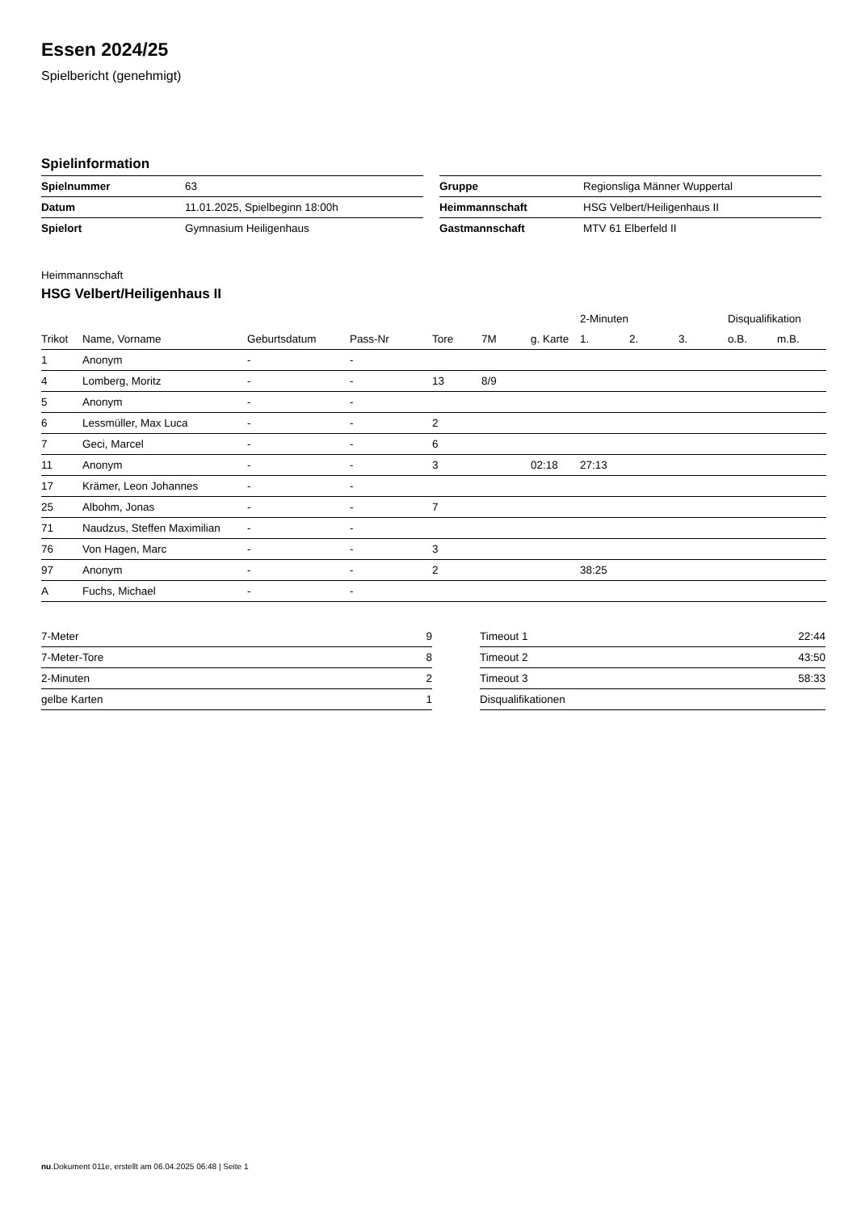Essen 2024/25
Spielbericht (genehmigt)
Spielinformation
| Spielnummer | 63 |
| Datum | 11.01.2025, Spielbeginn 18:00h |
| Spielort | Gymnasium Heiligenhaus |
| Gruppe | Regionsliga Männer Wuppertal |
| Heimmannschaft | HSG Velbert/Heiligenhaus II |
| Gastmannschaft | MTV 61 Elberfeld II |
Heimmannschaft
HSG Velbert/Heiligenhaus II
| | | | | | | | 2-Minuten | | | Disqualifikation | |
| --- | --- | --- | --- | --- | --- | --- | --- | --- | --- | --- | --- |
| Trikot | Name, Vorname | Geburtsdatum | Pass-Nr | Tore | 7M | g. Karte | 1. | 2. | 3. | o.B. | m.B. |
| 1 | Anonym | - | - | | | | | | | | |
| 4 | Lomberg, Moritz | - | - | 13 | 8/9 | | | | | | |
| 5 | Anonym | - | - | | | | | | | | |
| 6 | Lessmüller, Max Luca | - | - | 2 | | | | | | | |
| 7 | Geci, Marcel | - | - | 6 | | | | | | | |
| 11 | Anonym | - | - | 3 | | 02:18 | 27:13 | | | | |
| 17 | Krämer, Leon Johannes | - | - | | | | | | | | |
| 25 | Albohm, Jonas | - | - | 7 | | | | | | | |
| 71 | Naudzus, Steffen Maximilian | - | - | | | | | | | | |
| 76 | Von Hagen, Marc | - | - | 3 | | | | | | | |
| 97 | Anonym | - | - | 2 | | | 38:25 | | | | |
| A | Fuchs, Michael | - | - | | | | | | | | |
| 7-Meter | 9 |
| 7-Meter-Tore | 8 |
| 2-Minuten | 2 |
| gelbe Karten | 1 |
| Timeout 1 | 22:44 |
| Timeout 2 | 43:50 |
| Timeout 3 | 58:33 |
| Disqualifikationen | |
nu.Dokument 011e, erstellt am 06.04.2025 06:48 | Seite 1